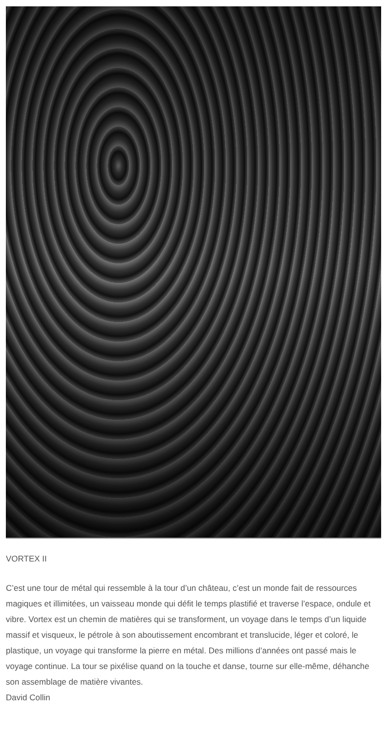VORTEX II
C’est une tour de métal qui ressemble à la tour d’un château, c’est un monde fait de ressources magiques et illimitées, un vaisseau monde qui défit le temps plastifié et traverse l’espace, ondule et vibre. Vortex est un chemin de matières qui se transforment, un voyage dans le temps d’un liquide massif et visqueux, le pétrole à son aboutissement encombrant et translucide, léger et coloré, le plastique, un voyage qui transforme la pierre en métal. Des millions d’années ont passé mais le voyage continue. La tour se pixélise quand on la touche et danse, tourne sur elle-même, déhanche son assemblage de matière vivantes.
David Collin